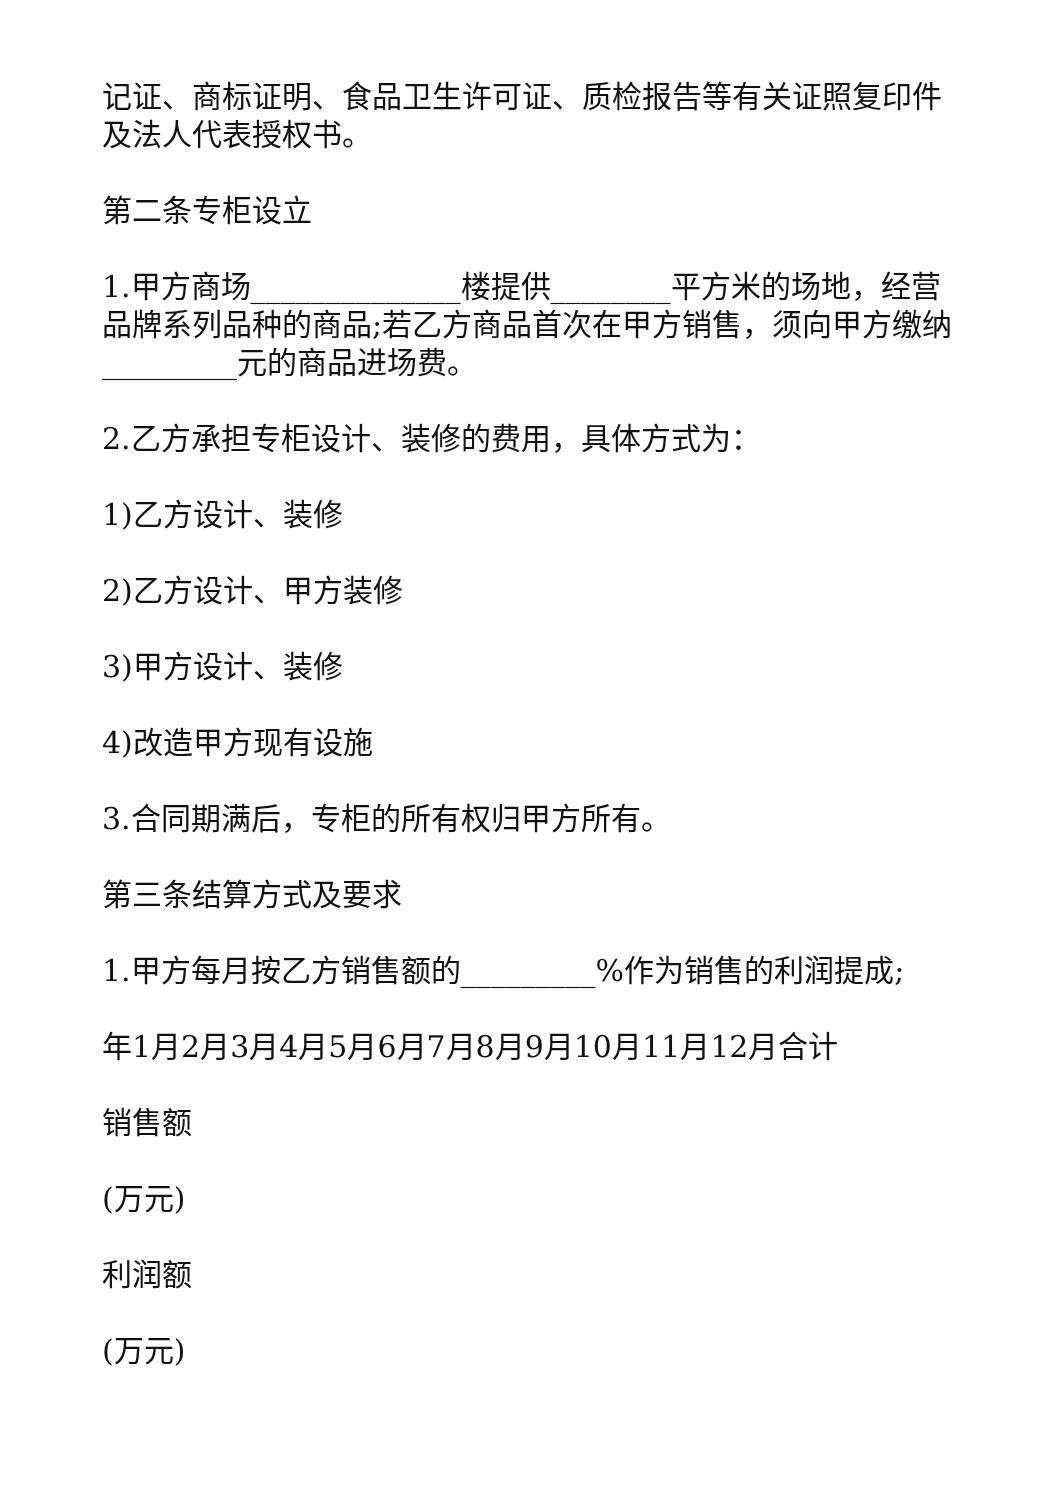记证、商标证明、食品卫生许可证、质检报告等有关证照复印件及法人代表授权书。
第二条专柜设立
1.甲方商场______________楼提供________平方米的场地，经营品牌系列品种的商品;若乙方商品首次在甲方销售，须向甲方缴纳_________元的商品进场费。
2.乙方承担专柜设计、装修的费用，具体方式为：
1)乙方设计、装修
2)乙方设计、甲方装修
3)甲方设计、装修
4)改造甲方现有设施
3.合同期满后，专柜的所有权归甲方所有。
第三条结算方式及要求
1.甲方每月按乙方销售额的_________%作为销售的利润提成;
年1月2月3月4月5月6月7月8月9月10月11月12月合计
销售额
(万元)
利润额
(万元)